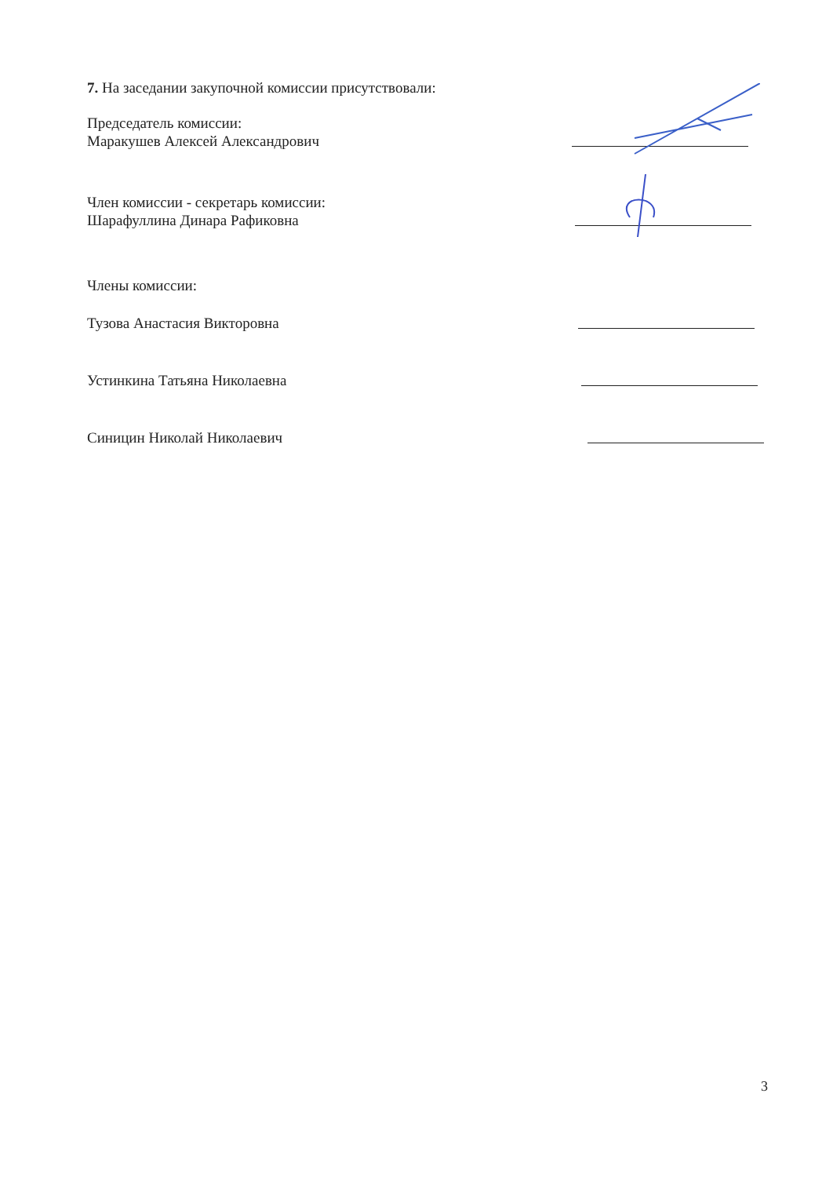7. На заседании закупочной комиссии присутствовали:
Председатель комиссии:
Маракушев Алексей Александрович
Член комиссии - секретарь комиссии:
Шарафуллина Динара Рафиковна
Члены комиссии:
Тузова Анастасия Викторовна
Устинкина Татьяна Николаевна
Синицин Николай Николаевич
3